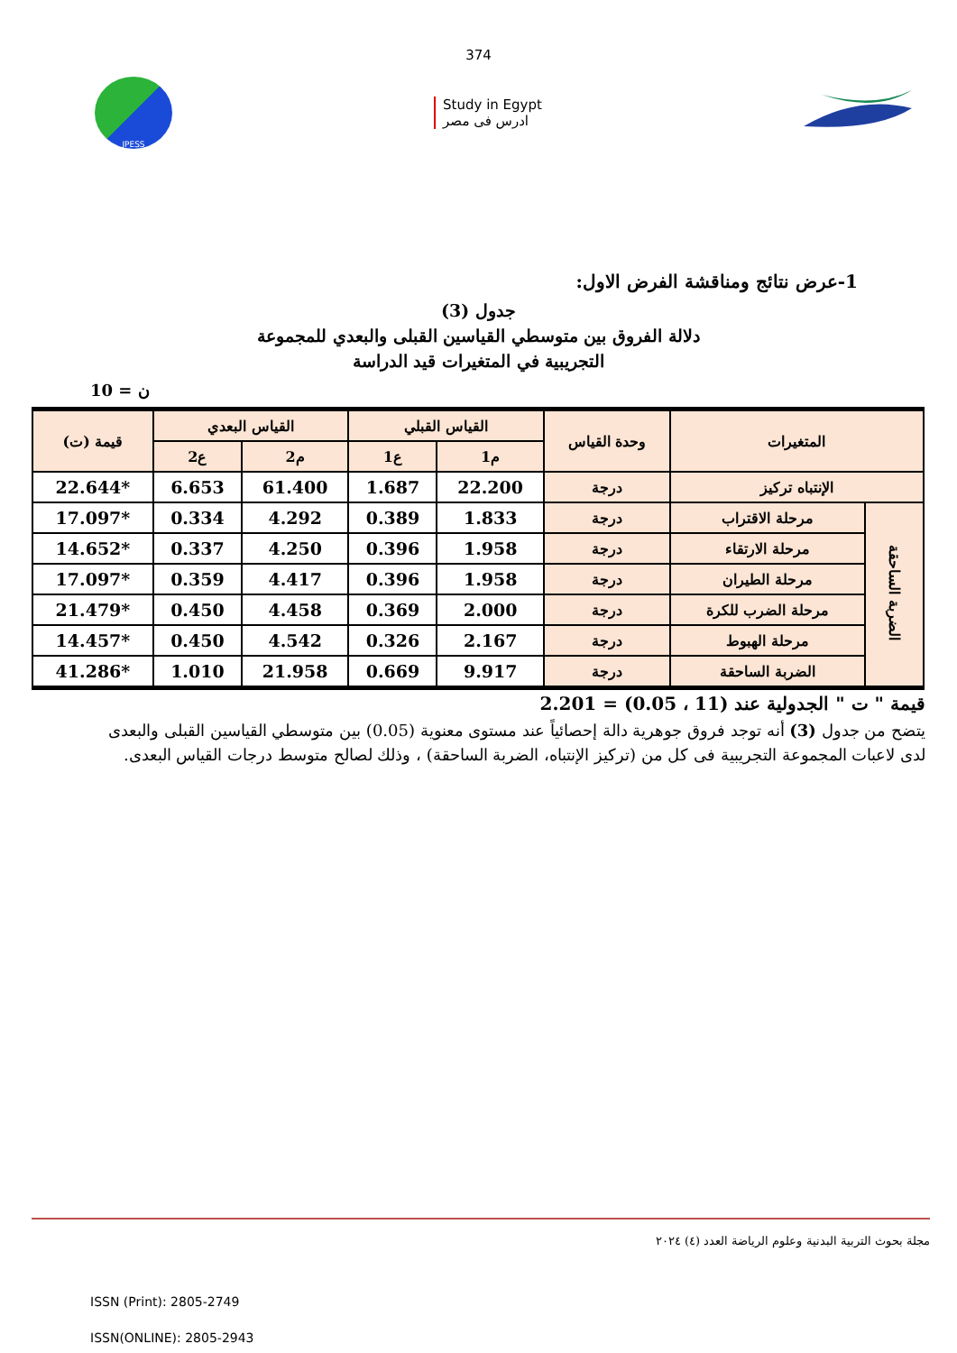374
JPESS
Study in Egypt
ادرس فى مصر
1-عرض نتائج ومناقشة الفرض الاول:
جدول (3)
دلالة الفروق بين متوسطي القياسين القبلى والبعدي للمجموعة
التجريبية في المتغيرات قيد الدراسة
ن = 10
| المتغيرات | | وحدة القياس | القياس القبلي | | القياس البعدي | | قيمة (ت) |
| --- | --- | --- | --- | --- | --- | --- | --- |
| | | | م1 | ع1 | م2 | ع2 | |
| الإنتباه تركيز | | درجة | 22.200 | 1.687 | 61.400 | 6.653 | *22.644 |
| الضربة الساحقة | مرحلة الاقتراب | درجة | 1.833 | 0.389 | 4.292 | 0.334 | *17.097 |
| | مرحلة الارتقاء | درجة | 1.958 | 0.396 | 4.250 | 0.337 | *14.652 |
| | مرحلة الطيران | درجة | 1.958 | 0.396 | 4.417 | 0.359 | *17.097 |
| | مرحلة الضرب للكرة | درجة | 2.000 | 0.369 | 4.458 | 0.450 | *21.479 |
| | مرحلة الهبوط | درجة | 2.167 | 0.326 | 4.542 | 0.450 | *14.457 |
| | الضربة الساحقة | درجة | 9.917 | 0.669 | 21.958 | 1.010 | *41.286 |
قيمة " ت " الجدولية عند (11 ، 0.05) = 2.201
يتضح من جدول (3) أنه توجد فروق جوهرية دالة إحصائياً عند مستوى معنوية (0.05) بين متوسطي القياسين القبلى والبعدى لدى لاعبات المجموعة التجريبية فى كل من (تركيز الإنتباه، الضربة الساحقة) ، وذلك لصالح متوسط درجات القياس البعدى.
مجلة بحوث التربية البدنية وعلوم الرياضة العدد (٤) ٢٠٢٤
ISSN (Print): 2805-2749
ISSN(ONLINE): 2805-2943